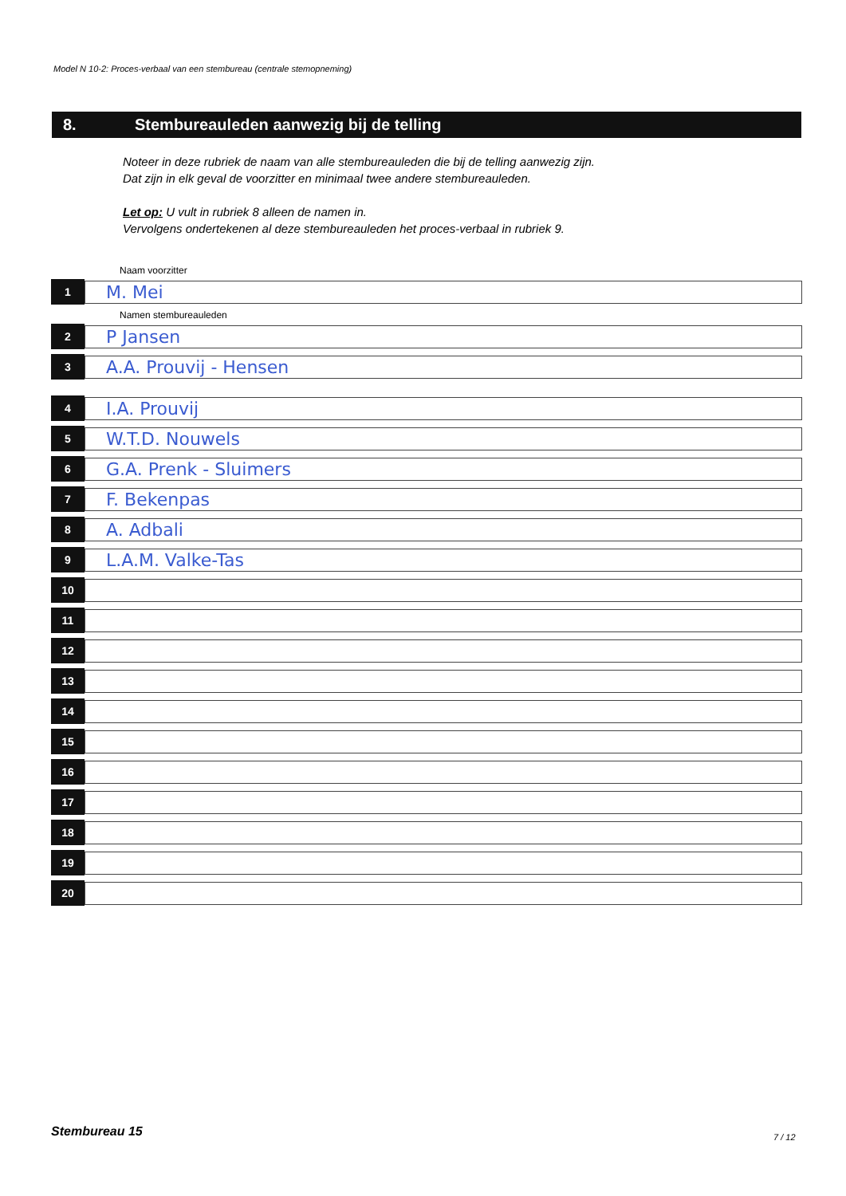Model N 10-2: Proces-verbaal van een stembureau (centrale stemopneming)
8. Stembureauleden aanwezig bij de telling
Noteer in deze rubriek de naam van alle stembureauleden die bij de telling aanwezig zijn.
Dat zijn in elk geval de voorzitter en minimaal twee andere stembureauleden.
Let op: U vult in rubriek 8 alleen de namen in.
Vervolgens ondertekenen al deze stembureauleden het proces-verbaal in rubriek 9.
Naam voorzitter
1
M. Mei
Namen stembureauleden
2
P Jansen
3
A.A. Prouvij - Hensen
4
I.A. Prouvij
5
W.T.D. Nouwels
6
G.A. Prenk - Sluimers
7
F. Bekenpas
8
A. Adbali
9
L.A.M. Valke-Tas
10
11
12
13
14
15
16
17
18
19
20
Stembureau 15 7 / 12